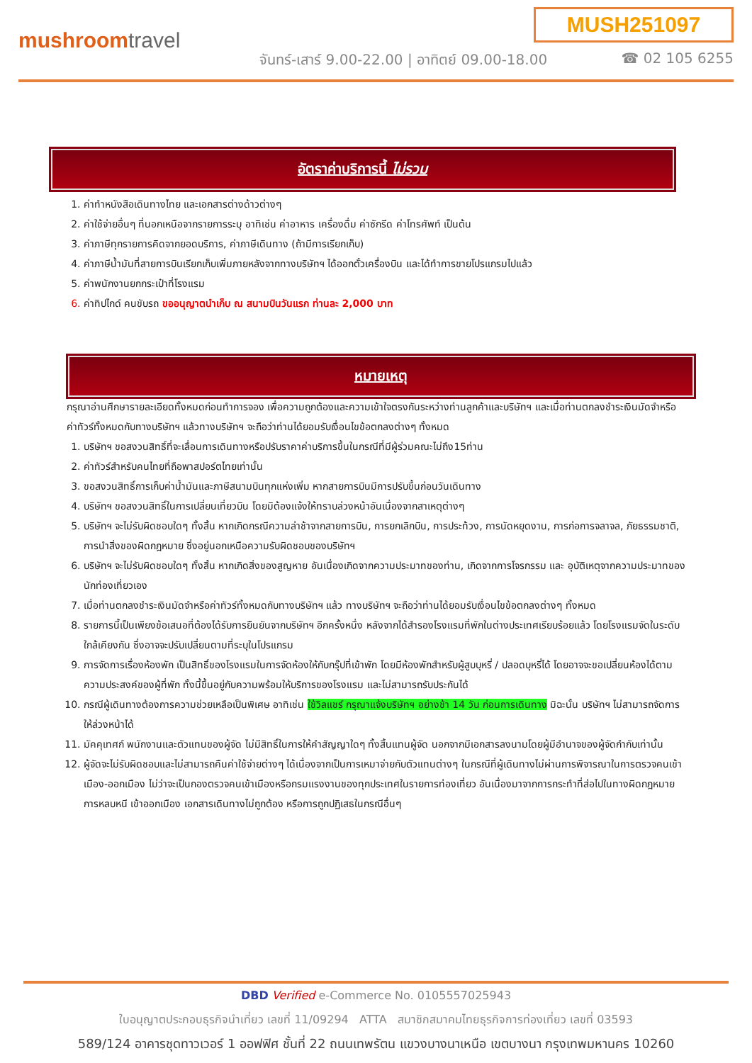MUSH251097
mushroomtravel
จันทร์-เสาร์ 9.00-22.00 | อาทิตย์ 09.00-18.00
☎ 02 105 6255
อัตราค่าบริการนี้ ไม่รวม
1. ค่าทำหนังสือเดินทางไทย และเอกสารต่างด้าวต่างๆ
2. ค่าใช้จ่ายอื่นๆ ที่นอกเหนือจากรายการระบุ อาทิเช่น ค่าอาหาร เครื่องดื่ม ค่าซักรีด ค่าโทรศัพท์ เป็นต้น
3. ค่าภาษีทุกรายการคิดจากยอดบริการ, ค่าภาษีเดินทาง (ถ้ามีการเรียกเก็บ)
4. ค่าภาษีน้ำมันที่สายการบินเรียกเก็บเพิ่มภายหลังจากทางบริษัทฯ ได้ออกตั๋วเครื่องบิน และได้ทำการขายโปรแกรมไปแล้ว
5. ค่าพนักงานยกกระเป๋าที่โรงแรม
6. ค่าทิปไกด์ คนขับรถ ขออนุญาตนำเก็บ ณ สนามบินวันแรก ท่านละ 2,000 บาท
หมายเหตุ
กรุณาอ่านศึกษารายละเอียดทั้งหมดก่อนทำการจอง เพื่อความถูกต้องและความเข้าใจตรงกันระหว่างท่านลูกค้าและบริษัทฯ และเมื่อท่านตกลงชำระเงินมัดจำหรือค่าทัวร์ทั้งหมดกับทางบริษัทฯ แล้วทางบริษัทฯ จะถือว่าท่านได้ยอมรับเงื่อนไขข้อตกลงต่างๆ ทั้งหมด
1. บริษัทฯ ขอสงวนสิทธิ์ที่จะเลื่อนการเดินทางหรือปรับราคาค่าบริการขึ้นในกรณีที่มีผู้ร่วมคณะไม่ถึง15ท่าน
2. ค่าทัวร์สำหรับคนไทยที่ถือพาสปอร์ตไทยเท่านั้น
3. ขอสงวนสิทธิ์การเก็บค่าน้ำมันและภาษีสนามบินทุกแห่งเพิ่ม หากสายการบินมีการปรับขึ้นก่อนวันเดินทาง
4. บริษัทฯ ขอสงวนสิทธิ์ในการเปลี่ยนเที่ยวบิน โดยมิต้องแจ้งให้ทราบล่วงหน้าอันเนื่องจากสาเหตุต่างๆ
5. บริษัทฯ จะไม่รับผิดชอบใดๆ ทั้งสิ้น หากเกิดกรณีความล่าช้าจากสายการบิน, การยกเลิกบิน, การประท้วง, การนัดหยุดงาน, การก่อการจลาจล, ภัยธรรมชาติ, การนำสิ่งของผิดกฎหมาย ซึ่งอยู่นอกเหนือความรับผิดชอบของบริษัทฯ
6. บริษัทฯ จะไม่รับผิดชอบใดๆ ทั้งสิ้น หากเกิดสิ่งของสูญหาย อันเนื่องเกิดจากความประมาทของท่าน, เกิดจากการโจรกรรม และ อุบัติเหตุจากความประมาทของนักท่องเที่ยวเอง
7. เมื่อท่านตกลงชำระเงินมัดจำหรือค่าทัวร์ทั้งหมดกับทางบริษัทฯ แล้ว ทางบริษัทฯ จะถือว่าท่านได้ยอมรับเงื่อนไขข้อตกลงต่างๆ ทั้งหมด
8. รายการนี้เป็นเพียงข้อเสนอที่ต้องได้รับการยืนยันจากบริษัทฯ อีกครั้งหนึ่ง หลังจากได้สำรองโรงแรมที่พักในต่างประเทศเรียบร้อยแล้ว โดยโรงแรมจัดในระดับใกล้เคียงกัน ซึ่งอาจจะปรับเปลี่ยนตามที่ระบุในโปรแกรม
9. การจัดการเรื่องห้องพัก เป็นสิทธิ์ของโรงแรมในการจัดห้องให้กับกรุ๊ปที่เข้าพัก โดยมีห้องพักสำหรับผู้สูบบุหรี่ / ปลอดบุหรี่ได้ โดยอาจจะขอเปลี่ยนห้องได้ตามความประสงค์ของผู้ที่พัก ทั้งนี้ขึ้นอยู่กับความพร้อมให้บริการของโรงแรม และไม่สามารถรับประกันได้
10. กรณีผู้เดินทางต้องการความช่วยเหลือเป็นพิเศษ อาทิเช่น ใช้วิลแชร์ กรุณาแจ้งบริษัทฯ อย่างช้า 14 วัน ก่อนการเดินทาง มิฉะนั้น บริษัทฯ ไม่สามารถจัดการให้ล่วงหน้าได้
11. มัคคุเทศก์ พนักงานและตัวแทนของผู้จัด ไม่มีสิทธิ์ในการให้คำสัญญาใดๆ ทั้งสิ้นแทนผู้จัด นอกจากมีเอกสารลงนามโดยผู้มีอำนาจของผู้จัดกำกับเท่านั้น
12. ผู้จัดจะไม่รับผิดชอบและไม่สามารถคืนค่าใช้จ่ายต่างๆ ได้เนื่องจากเป็นการเหมาจ่ายกับตัวแทนต่างๆ ในกรณีที่ผู้เดินทางไม่ผ่านการพิจารณาในการตรวจคนเข้าเมือง-ออกเมือง ไม่ว่าจะเป็นกองตรวจคนเข้าเมืองหรือกรมแรงงานของทุกประเทศในรายการท่องเที่ยว อันเนื่องมาจากการกระทำที่ส่อไปในทางผิดกฎหมาย การหลบหนี เข้าออกเมือง เอกสารเดินทางไม่ถูกต้อง หรือการถูกปฏิเสธในกรณีอื่นๆ
DBD Verified e-Commerce No. 0105557025943
ใบอนุญาตประกอบธุรกิจนำเที่ยว เลขที่ 11/09294 ATTA สมาชิกสมาคมไทยธุรกิจการท่องเที่ยว เลขที่ 03593
589/124 อาคารชุดทาวเวอร์ 1 ออฟฟิศ ชั้นที่ 22 ถนนเทพรัตน แขวงบางนาเหนือ เขตบางนา กรุงเทพมหานคร 10260